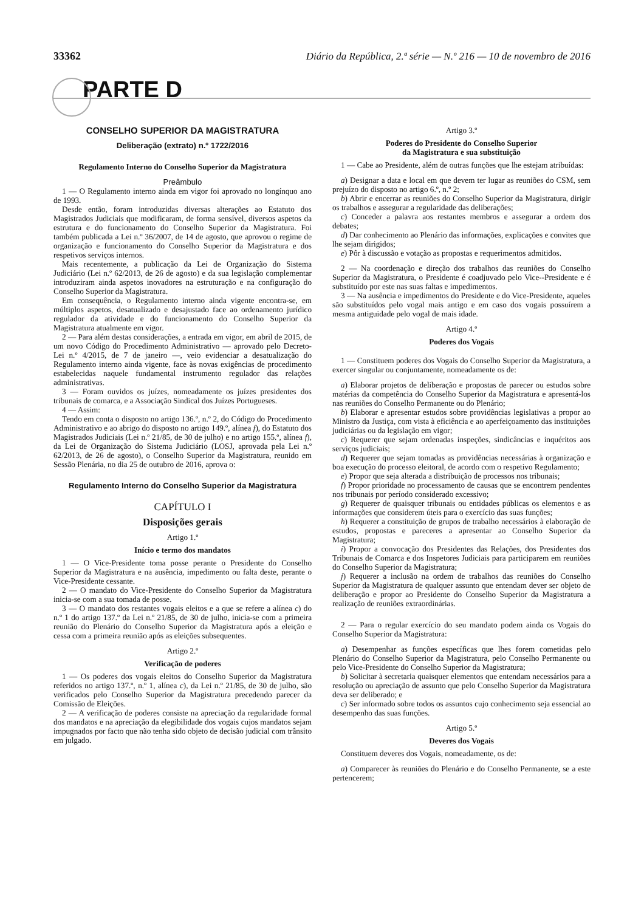33362 Diário da República, 2.ª série — N.º 216 — 10 de novembro de 2016
PARTE D
CONSELHO SUPERIOR DA MAGISTRATURA
Deliberação (extrato) n.º 1722/2016
Regulamento Interno do Conselho Superior da Magistratura
Preâmbulo
1 — O Regulamento interno ainda em vigor foi aprovado no longínquo ano de 1993.
Desde então, foram introduzidas diversas alterações ao Estatuto dos Magistrados Judiciais que modificaram, de forma sensível, diversos aspetos da estrutura e do funcionamento do Conselho Superior da Magistratura. Foi também publicada a Lei n.º 36/2007, de 14 de agosto, que aprovou o regime de organização e funcionamento do Conselho Superior da Magistratura e dos respetivos serviços internos.
Mais recentemente, a publicação da Lei de Organização do Sistema Judiciário (Lei n.º 62/2013, de 26 de agosto) e da sua legislação complementar introduziram ainda aspetos inovadores na estruturação e na configuração do Conselho Superior da Magistratura.
Em consequência, o Regulamento interno ainda vigente encontra-se, em múltiplos aspetos, desatualizado e desajustado face ao ordenamento jurídico regulador da atividade e do funcionamento do Conselho Superior da Magistratura atualmente em vigor.
2 — Para além destas considerações, a entrada em vigor, em abril de 2015, de um novo Código do Procedimento Administrativo — aprovado pelo Decreto-Lei n.º 4/2015, de 7 de janeiro —, veio evidenciar a desatualização do Regulamento interno ainda vigente, face às novas exigências de procedimento estabelecidas naquele fundamental instrumento regulador das relações administrativas.
3 — Foram ouvidos os juízes, nomeadamente os juízes presidentes dos tribunais de comarca, e a Associação Sindical dos Juízes Portugueses.
4 — Assim:
Tendo em conta o disposto no artigo 136.º, n.º 2, do Código do Procedimento Administrativo e ao abrigo do disposto no artigo 149.º, alínea f), do Estatuto dos Magistrados Judiciais (Lei n.º 21/85, de 30 de julho) e no artigo 155.º, alínea f), da Lei de Organização do Sistema Judiciário (LOSJ, aprovada pela Lei n.º 62/2013, de 26 de agosto), o Conselho Superior da Magistratura, reunido em Sessão Plenária, no dia 25 de outubro de 2016, aprova o:
Regulamento Interno do Conselho Superior da Magistratura
CAPÍTULO I
Disposições gerais
Artigo 1.º
Início e termo dos mandatos
1 — O Vice-Presidente toma posse perante o Presidente do Conselho Superior da Magistratura e na ausência, impedimento ou falta deste, perante o Vice-Presidente cessante.
2 — O mandato do Vice-Presidente do Conselho Superior da Magistratura inicia-se com a sua tomada de posse.
3 — O mandato dos restantes vogais eleitos e a que se refere a alínea c) do n.º 1 do artigo 137.º da Lei n.º 21/85, de 30 de julho, inicia-se com a primeira reunião do Plenário do Conselho Superior da Magistratura após a eleição e cessa com a primeira reunião após as eleições subsequentes.
Artigo 2.º
Verificação de poderes
1 — Os poderes dos vogais eleitos do Conselho Superior da Magistratura referidos no artigo 137.º, n.º 1, alínea c), da Lei n.º 21/85, de 30 de julho, são verificados pelo Conselho Superior da Magistratura precedendo parecer da Comissão de Eleições.
2 — A verificação de poderes consiste na apreciação da regularidade formal dos mandatos e na apreciação da elegibilidade dos vogais cujos mandatos sejam impugnados por facto que não tenha sido objeto de decisão judicial com trânsito em julgado.
Artigo 3.º
Poderes do Presidente do Conselho Superior
da Magistratura e sua substituição
1 — Cabe ao Presidente, além de outras funções que lhe estejam atribuídas:
a) Designar a data e local em que devem ter lugar as reuniões do CSM, sem prejuízo do disposto no artigo 6.º, n.º 2;
b) Abrir e encerrar as reuniões do Conselho Superior da Magistratura, dirigir os trabalhos e assegurar a regularidade das deliberações;
c) Conceder a palavra aos restantes membros e assegurar a ordem dos debates;
d) Dar conhecimento ao Plenário das informações, explicações e convites que lhe sejam dirigidos;
e) Pôr à discussão e votação as propostas e requerimentos admitidos.
2 — Na coordenação e direção dos trabalhos das reuniões do Conselho Superior da Magistratura, o Presidente é coadjuvado pelo Vice--Presidente e é substituído por este nas suas faltas e impedimentos.
3 — Na ausência e impedimentos do Presidente e do Vice-Presidente, aqueles são substituídos pelo vogal mais antigo e em caso dos vogais possuírem a mesma antiguidade pelo vogal de mais idade.
Artigo 4.º
Poderes dos Vogais
1 — Constituem poderes dos Vogais do Conselho Superior da Magistratura, a exercer singular ou conjuntamente, nomeadamente os de:
a) Elaborar projetos de deliberação e propostas de parecer ou estudos sobre matérias da competência do Conselho Superior da Magistratura e apresentá-los nas reuniões do Conselho Permanente ou do Plenário;
b) Elaborar e apresentar estudos sobre providências legislativas a propor ao Ministro da Justiça, com vista à eficiência e ao aperfeiçoamento das instituições judiciárias ou da legislação em vigor;
c) Requerer que sejam ordenadas inspeções, sindicâncias e inquéritos aos serviços judiciais;
d) Requerer que sejam tomadas as providências necessárias à organização e boa execução do processo eleitoral, de acordo com o respetivo Regulamento;
e) Propor que seja alterada a distribuição de processos nos tribunais;
f) Propor prioridade no processamento de causas que se encontrem pendentes nos tribunais por período considerado excessivo;
g) Requerer de quaisquer tribunais ou entidades públicas os elementos e as informações que considerem úteis para o exercício das suas funções;
h) Requerer a constituição de grupos de trabalho necessários à elaboração de estudos, propostas e pareceres a apresentar ao Conselho Superior da Magistratura;
i) Propor a convocação dos Presidentes das Relações, dos Presidentes dos Tribunais de Comarca e dos Inspetores Judiciais para participarem em reuniões do Conselho Superior da Magistratura;
j) Requerer a inclusão na ordem de trabalhos das reuniões do Conselho Superior da Magistratura de qualquer assunto que entendam dever ser objeto de deliberação e propor ao Presidente do Conselho Superior da Magistratura a realização de reuniões extraordinárias.
2 — Para o regular exercício do seu mandato podem ainda os Vogais do Conselho Superior da Magistratura:
a) Desempenhar as funções específicas que lhes forem cometidas pelo Plenário do Conselho Superior da Magistratura, pelo Conselho Permanente ou pelo Vice-Presidente do Conselho Superior da Magistratura;
b) Solicitar à secretaria quaisquer elementos que entendam necessários para a resolução ou apreciação de assunto que pelo Conselho Superior da Magistratura deva ser deliberado; e
c) Ser informado sobre todos os assuntos cujo conhecimento seja essencial ao desempenho das suas funções.
Artigo 5.º
Deveres dos Vogais
Constituem deveres dos Vogais, nomeadamente, os de:
a) Comparecer às reuniões do Plenário e do Conselho Permanente, se a este pertencerem;